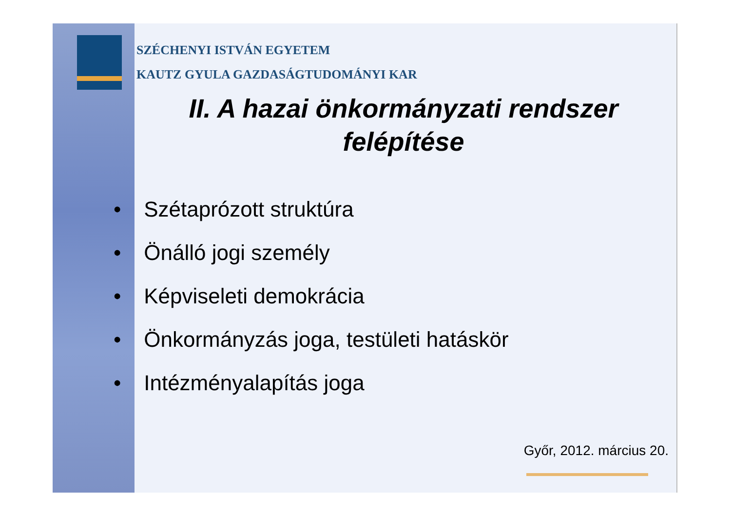SZÉCHENYI ISTVÁN EGYETEM
KAUTZ GYULA GAZDASÁGTUDOMÁNYI KAR
II. A hazai önkormányzati rendszer
felépítése
• Szétaprózott struktúra
• Önálló jogi személy
• Képviseleti demokrácia
• Önkormányzás joga, testületi hatáskör
• Intézményalapítás joga
Győr, 2012. március 20.